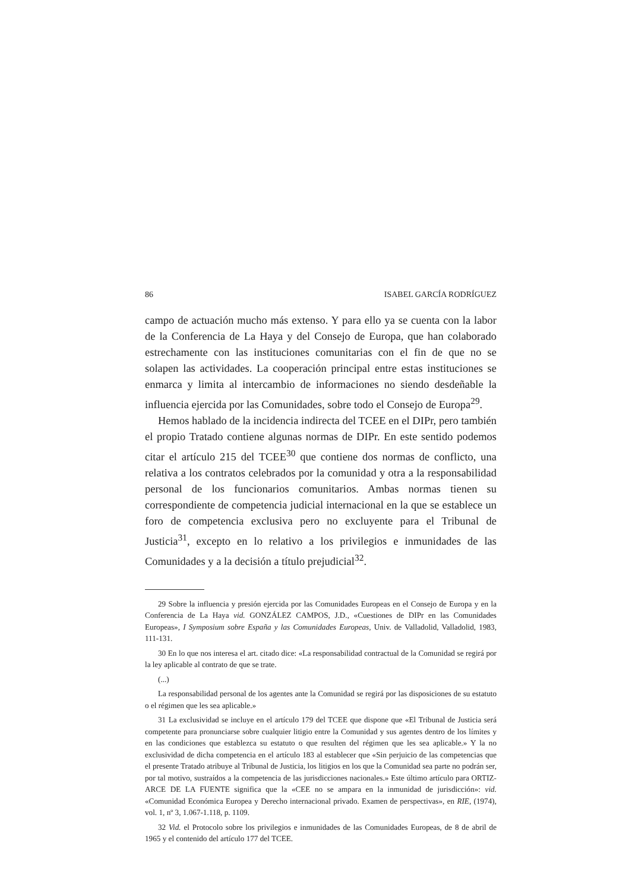86 ISABEL GARCÍA RODRÍGUEZ
campo de actuación mucho más extenso. Y para ello ya se cuenta con la labor de la Conferencia de La Haya y del Consejo de Europa, que han colaborado estrechamente con las instituciones comunitarias con el fin de que no se solapen las actividades. La cooperación principal entre estas instituciones se enmarca y limita al intercambio de informaciones no siendo desdeñable la influencia ejercida por las Comunidades, sobre todo el Consejo de Europa<sup>29</sup>.
Hemos hablado de la incidencia indirecta del TCEE en el DIPr, pero también el propio Tratado contiene algunas normas de DIPr. En este sentido podemos citar el artículo 215 del TCEE<sup>30</sup> que contiene dos normas de conflicto, una relativa a los contratos celebrados por la comunidad y otra a la responsabilidad personal de los funcionarios comunitarios. Ambas normas tienen su correspondiente de competencia judicial internacional en la que se establece un foro de competencia exclusiva pero no excluyente para el Tribunal de Justicia<sup>31</sup>, excepto en lo relativo a los privilegios e inmunidades de las Comunidades y a la decisión a título prejudicial<sup>32</sup>.
29 Sobre la influencia y presión ejercida por las Comunidades Europeas en el Consejo de Europa y en la Conferencia de La Haya vid. GONZÁLEZ CAMPOS, J.D., «Cuestiones de DIPr en las Comunidades Europeas», I Symposium sobre España y las Comunidades Europeas, Univ. de Valladolid, Valladolid, 1983, 111-131.
30 En lo que nos interesa el art. citado dice: «La responsabilidad contractual de la Comunidad se regirá por la ley aplicable al contrato de que se trate.
(...)
La responsabilidad personal de los agentes ante la Comunidad se regirá por las disposiciones de su estatuto o el régimen que les sea aplicable.»
31 La exclusividad se incluye en el artículo 179 del TCEE que dispone que «El Tribunal de Justicia será competente para pronunciarse sobre cualquier litigio entre la Comunidad y sus agentes dentro de los límites y en las condiciones que establezca su estatuto o que resulten del régimen que les sea aplicable.» Y la no exclusividad de dicha competencia en el artículo 183 al establecer que «Sin perjuicio de las competencias que el presente Tratado atribuye al Tribunal de Justicia, los litigios en los que la Comunidad sea parte no podrán ser, por tal motivo, sustraídos a la competencia de las jurisdicciones nacionales.» Este último artículo para ORTIZ-ARCE DE LA FUENTE significa que la «CEE no se ampara en la inmunidad de jurisdicción»: vid. «Comunidad Económica Europea y Derecho internacional privado. Examen de perspectivas», en RIE, (1974), vol. 1, nº 3, 1.067-1.118, p. 1109.
32 Vid. el Protocolo sobre los privilegios e inmunidades de las Comunidades Europeas, de 8 de abril de 1965 y el contenido del artículo 177 del TCEE.